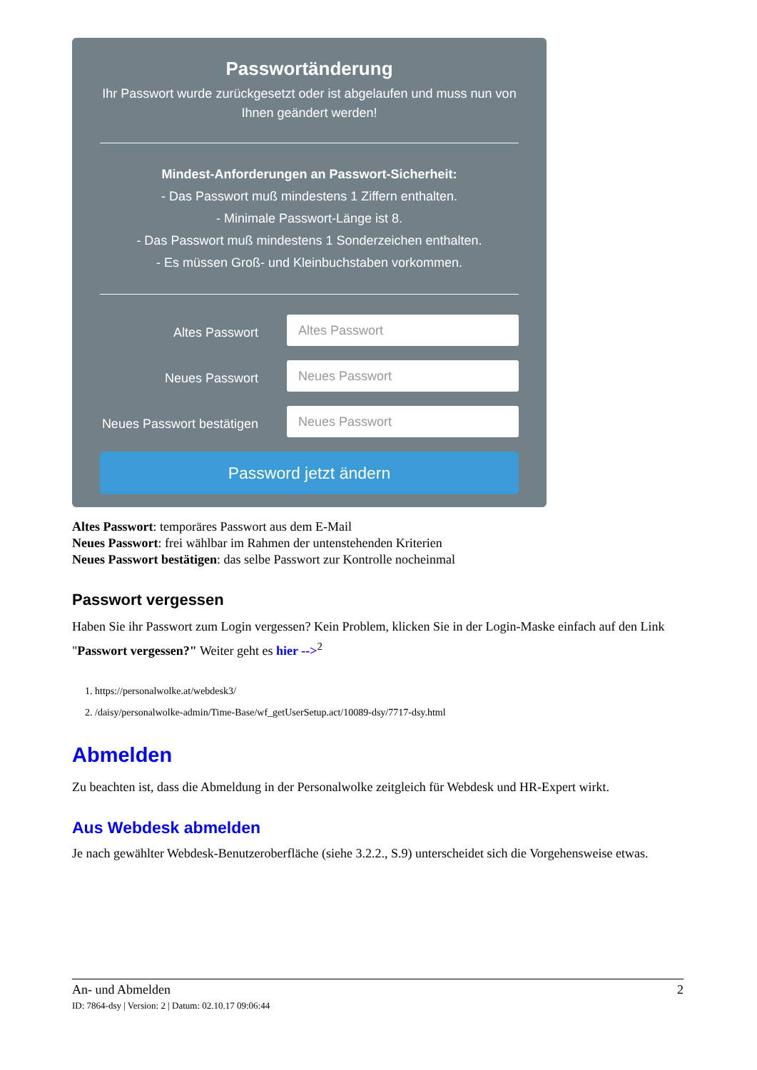Passwortänderung
Ihr Passwort wurde zurückgesetzt oder ist abgelaufen und muss nun von Ihnen geändert werden!
Mindest-Anforderungen an Passwort-Sicherheit:
- Das Passwort muß mindestens 1 Ziffern enthalten.
- Minimale Passwort-Länge ist 8.
- Das Passwort muß mindestens 1 Sonderzeichen enthalten.
- Es müssen Groß- und Kleinbuchstaben vorkommen.
Altes Passwort
Altes Passwort
Neues Passwort
Neues Passwort
Neues Passwort bestätigen
Neues Passwort
Password jetzt ändern
Altes Passwort: temporäres Passwort aus dem E-Mail
Neues Passwort: frei wählbar im Rahmen der untenstehenden Kriterien
Neues Passwort bestätigen: das selbe Passwort zur Kontrolle nocheinmal
Passwort vergessen
Haben Sie ihr Passwort zum Login vergessen? Kein Problem, klicken Sie in der Login-Maske einfach auf den Link "Passwort vergessen?" Weiter geht es hier --><sup>2</sup>
1. https://personalwolke.at/webdesk3/
2. /daisy/personalwolke-admin/Time-Base/wf_getUserSetup.act/10089-dsy/7717-dsy.html
Abmelden
Zu beachten ist, dass die Abmeldung in der Personalwolke zeitgleich für Webdesk und HR-Expert wirkt.
Aus Webdesk abmelden
Je nach gewählter Webdesk-Benutzeroberfläche (siehe 3.2.2., S.9) unterscheidet sich die Vorgehensweise etwas.
An- und Abmelden 2
ID: 7864-dsy | Version: 2 | Datum: 02.10.17 09:06:44